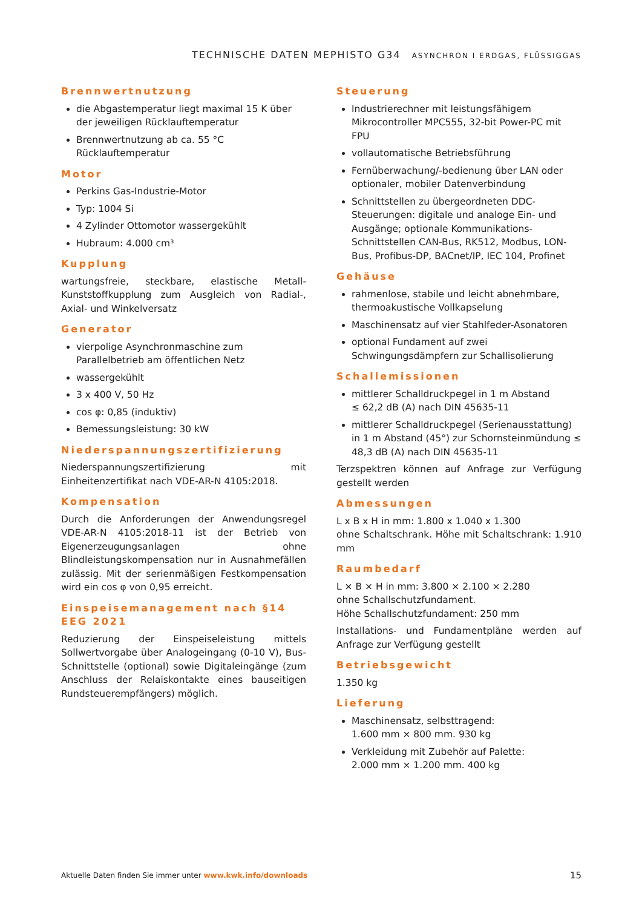TECHNISCHE DATEN MEPHISTO G34 ASYNCHRON I ERDGAS, FLÜSSIGGAS
Brennwertnutzung
die Abgastemperatur liegt maximal 15 K über der jeweiligen Rücklauftemperatur
Brennwertnutzung ab ca. 55 °C Rücklauftemperatur
Motor
Perkins Gas-Industrie-Motor
Typ: 1004 Si
4 Zylinder Ottomotor wassergekühlt
Hubraum: 4.000 cm³
Kupplung
wartungsfreie, steckbare, elastische Metall-Kunststoffkupplung zum Ausgleich von Radial-, Axial- und Winkelversatz
Generator
vierpolige Asynchronmaschine zum Parallelbetrieb am öffentlichen Netz
wassergekühlt
3 x 400 V, 50 Hz
cos φ: 0,85 (induktiv)
Bemessungsleistung: 30 kW
Niederspannungszertifizierung
Niederspannungszertifizierung mit Einheitenzertifikat nach VDE-AR-N 4105:2018.
Kompensation
Durch die Anforderungen der Anwendungsregel VDE-AR-N 4105:2018-11 ist der Betrieb von Eigenerzeugungsanlagen ohne Blindleistungskompensation nur in Ausnahmefällen zulässig. Mit der serienmäßigen Festkompensation wird ein cos φ von 0,95 erreicht.
Einspeisemanagement nach §14 EEG 2021
Reduzierung der Einspeiseleistung mittels Sollwertvorgabe über Analogeingang (0-10 V), Bus-Schnittstelle (optional) sowie Digitaleingänge (zum Anschluss der Relaiskontakte eines bauseitigen Rundsteuerempfängers) möglich.
Steuerung
Industrierechner mit leistungsfähigem Mikrocontroller MPC555, 32-bit Power-PC mit FPU
vollautomatische Betriebsführung
Fernüberwachung/-bedienung über LAN oder optionaler, mobiler Datenverbindung
Schnittstellen zu übergeordneten DDC-Steuerungen: digitale und analoge Ein- und Ausgänge; optionale Kommunikations-Schnittstellen CAN-Bus, RK512, Modbus, LON-Bus, Profibus-DP, BACnet/IP, IEC 104, Profinet
Gehäuse
rahmenlose, stabile und leicht abnehmbare, thermoakustische Vollkapselung
Maschinensatz auf vier Stahlfeder-Asonatoren
optional Fundament auf zwei Schwingungsdämpfern zur Schallisolierung
Schallemissionen
mittlerer Schalldruckpegel in 1 m Abstand
≤ 62,2 dB (A) nach DIN 45635-11
mittlerer Schalldruckpegel (Serienausstattung) in 1 m Abstand (45°) zur Schornsteinmündung ≤ 48,3 dB (A) nach DIN 45635-11
Terzspektren können auf Anfrage zur Verfügung gestellt werden
Abmessungen
L x B x H in mm: 1.800 x 1.040 x 1.300
ohne Schaltschrank. Höhe mit Schaltschrank: 1.910 mm
Raumbedarf
L × B × H in mm: 3.800 × 2.100 × 2.280
ohne Schallschutzfundament.
Höhe Schallschutzfundament: 250 mm
Installations- und Fundamentpläne werden auf Anfrage zur Verfügung gestellt
Betriebsgewicht
1.350 kg
Lieferung
Maschinensatz, selbsttragend:
1.600 mm × 800 mm. 930 kg
Verkleidung mit Zubehör auf Palette:
2.000 mm × 1.200 mm. 400 kg
Aktuelle Daten finden Sie immer unter www.kwk.info/downloads 15